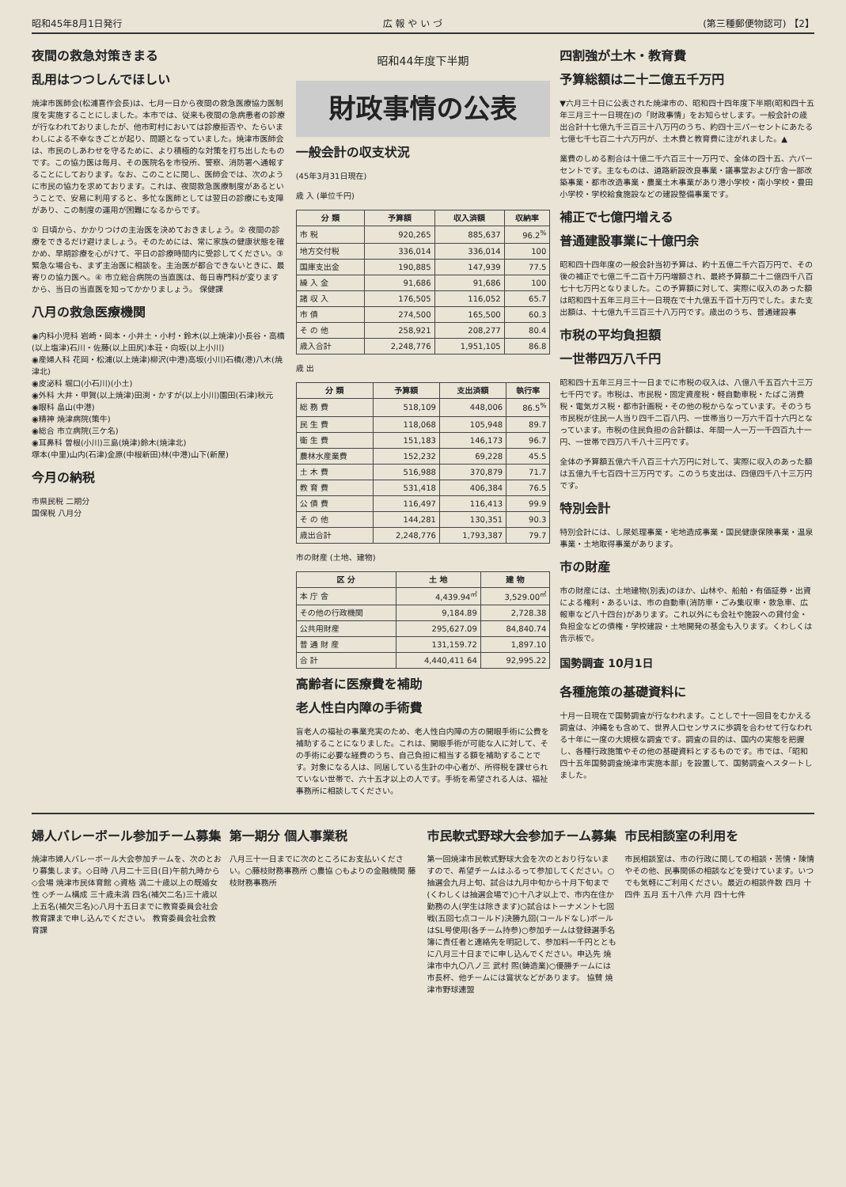昭和45年8月1日発行 広 報 や い づ (第三種郵便物認可) 【2】
夜間の救急対策きまる
乱用はつつしんでほしい
焼津市医師会(松浦喜作会長)は、七月一日から夜間の救急医療協力医制度を実施することにしました。本市では、従来も夜間の急病患者の診療が行なわれておりましたが、他市町村においては診療拒否や、たらいまわしによる不幸なきごとが起り、問題となっていました。焼津市医師会は、市民のしあわせを守るために、より積極的な対策を打ち出したものです。この協力医は毎月、その医院名を市役所、警察、消防署へ通報することにしております。なお、このことに関し、医師会では、次のように市民の協力を求めております。これは、夜間救急医療制度があるということで、安易に利用すると、多忙な医師としては翌日の診療にも支障があり、この制度の運用が困難になるからです。
① 日頃から、かかりつけの主治医を決めておきましょう。② 夜間の診療をできるだけ避けましょう。そのためには、常に家族の健康状態を確かめ、早期診療を心がけて、平日の診療時間内に受診してください。③ 緊急な場合も、まず主治医に相談を。主治医が都合できないときに、最寄りの協力医へ。④ 市立総合病院の当直医は、毎日専門科が変りますから、当日の当直医を知ってかかりましょう。 保健課
八月の救急医療機関
◉内科小児科 岩崎・岡本・小井土・小村・鈴木(以上焼津)小長谷・高橋(以上塩津)石川・佐藤(以上田尻)本荘・向坂(以上小川)
◉産婦人科 花岡・松浦(以上焼津)柳沢(中港)高坂(小川)石橋(港)八木(焼津北)
◉皮泌科 堀口(小石川)(小土)
◉外科 大井・甲賀(以上焼津)田渕・かすが(以上小川)園田(石津)秋元
◉眼科 畠山(中港)
◉精神 焼津病院(策牛)
◉総合 市立病院(三ケ名)
◉耳鼻科 曽根(小川)三島(焼津)鈴木(焼津北)
塚本(中里)山内(石津)金原(中根新田)林(中港)山下(新屋)
今月の納税
市県民税 二期分
国保税 八月分
昭和44年度下半期
財政事情の公表
一般会計の収支状況
(45年3月31日現在)
歳 入 (単位千円)
| 分 類 | 予算額 | 収入済額 | 収納率 |
| --- | --- | --- | --- |
| 市 税 | 920,265 | 885,637 | 96.2<sup>%</sup> |
| 地方交付税 | 336,014 | 336,014 | 100 |
| 国庫支出金 | 190,885 | 147,939 | 77.5 |
| 繰 入 金 | 91,686 | 91,686 | 100 |
| 諸 収 入 | 176,505 | 116,052 | 65.7 |
| 市 債 | 274,500 | 165,500 | 60.3 |
| そ の 他 | 258,921 | 208,277 | 80.4 |
| 歳入合計 | 2,248,776 | 1,951,105 | 86.8 |
歳 出
| 分 類 | 予算額 | 支出済額 | 執行率 |
| --- | --- | --- | --- |
| 総 務 費 | 518,109 | 448,006 | 86.5<sup>%</sup> |
| 民 生 費 | 118,068 | 105,948 | 89.7 |
| 衛 生 費 | 151,183 | 146,173 | 96.7 |
| 農林水産業費 | 152,232 | 69,228 | 45.5 |
| 土 木 費 | 516,988 | 370,879 | 71.7 |
| 教 育 費 | 531,418 | 406,384 | 76.5 |
| 公 債 費 | 116,497 | 116,413 | 99.9 |
| そ の 他 | 144,281 | 130,351 | 90.3 |
| 歳出合計 | 2,248,776 | 1,793,387 | 79.7 |
市の財産 (土地、建物)
| 区 分 | 土 地 | 建 物 |
| --- | --- | --- |
| 本 庁 舎 | 4,439.94<sup>㎡</sup> | 3,529.00<sup>㎡</sup> |
| その他の行政機関 | 9,184.89 | 2,728.38 |
| 公共用財産 | 295,627.09 | 84,840.74 |
| 普 通 財 産 | 131,159.72 | 1,897.10 |
| 合 計 | 4,440,411 64 | 92,995.22 |
高齢者に医療費を補助
老人性白内障の手術費
盲老人の福祉の事業充実のため、老人性白内障の方の開眼手術に公費を補助することになりました。これは、開眼手術が可能な人に対して、その手術に必要な経費のうち、自己負担に相当する額を補助することです。対象になる人は、同居している生計の中心者が、所得税を課せられていない世帯で、六十五才以上の人です。手術を希望される人は、福祉事務所に相談してください。
四割強が土木・教育費
予算総額は二十二億五千万円
▼六月三十日に公表された焼津市の、昭和四十四年度下半期(昭和四十五年三月三十一日現在)の「財政事情」をお知らせします。一般会計の歳出合計十七億九千三百三十八万円のうち、約四十三パーセントにあたる七億七千七百二十六万円が、土木費と教育費に注がれました。▲
業費のしめる割合は十億二千六百三十一万円で、全体の四十五、六パーセントです。主なものは、道路新設改良事業・議事堂および庁舎一部改築事業・都市改造事業・農業土木事業があり港小学校・南小学校・豊田小学校・学校給食施設などの建設整備事業です。
補正で七億円増える
普通建設事業に十億円余
昭和四十四年度の一般会計当初予算は、約十五億二千六百万円で、その後の補正で七億二千二百十万円増額され、最終予算額二十二億四千八百七十七万円となりました。この予算額に対して、実際に収入のあった額は昭和四十五年三月三十一日現在で十九億五千百十万円でした。また支出額は、十七億九千三百三十八万円です。歳出のうち、普通建設事
市税の平均負担額
一世帯四万八千円
昭和四十五年三月三十一日までに市税の収入は、八億八千五百六十三万七千円です。市税は、市民税・固定資産税・軽自動車税・たばこ消費税・電気ガス税・都市計画税・その他の税からなっています。そのうち市民税が住民一人当り四千二百八円、一世帯当り一万六千百十六円となっています。市税の住民負担の合計額は、年間一人一万一千四百九十一円、一世帯で四万八千八十三円です。
全体の予算額五億六千八百三十六万円に対して、実際に収入のあった額は五億九千七百四十三万円です。このうち支出は、四億四千八十三万円です。
特別会計
特別会計には、し尿処理事業・宅地造成事業・国民健康保険事業・温泉事業・土地取得事業があります。
市の財産
市の財産には、土地建物(別表)のほか、山林や、船舶・有価証券・出資による権利・あるいは、市の自動車(消防車・ごみ集収車・救急車、広報車など八十四台)があります。これ以外にも会社や施設への貸付金・負担金などの債権・学校建設・土地開発の基金も入ります。くわしくは告示板で。
国勢調査 10月1日
各種施策の基礎資料に
十月一日現在で国勢調査が行なわれます。ことしで十一回目をむかえる調査は、沖縄をも含めて、世界人口センサスに歩調を合わせて行なわれる十年に一度の大規模な調査です。調査の目的は、国内の実態を把握し、各種行政施策やその他の基礎資料とするものです。市では、「昭和四十五年国勢調査焼津市実施本部」を設置して、国勢調査へスタートしました。
婦人バレーボール参加チーム募集
焼津市婦人バレーボール大会参加チームを、次のとおり募集します。◇日時 八月二十三日(日)午前九時から ◇会場 焼津市民体育館 ◇資格 満二十歳以上の既婚女性 ◇チーム構成 三十歳未満 四名(補欠二名)三十歳以上五名(補欠三名)◇八月十五日までに教育委員会社会教育課まで申し込んでください。 教育委員会社会教育課
第一期分 個人事業税
八月三十一日までに次のところにお支払いください。○藤枝財務事務所 ○農協 ○もよりの金融機関 藤枝財務事務所
市民軟式野球大会参加チーム募集
第一回焼津市民軟式野球大会を次のとおり行ないますので、希望チームはふるって参加してください。○抽選会九月上旬、試合は九月中旬から十月下旬まで(くわしくは抽選会場で)○十八才以上で、市内在住か勤務の人(学生は除きます)○試合はトーナメント七回戦(五回七点コールド)決勝九回(コールドなし)ボールはSL号使用(各チーム持参)○参加チームは登録選手名簿に責任者と連絡先を明記して、参加料一千円とともに八月三十日までに申し込んでください。申込先 焼津市中九〇八ノ三 武村 煕(鋳造業)○優勝チームには市長杯、他チームには賞状などがあります。 協賛 焼津市野球連盟
市民相談室の利用を
市民相談室は、市の行政に関しての相談・苦情・陳情やその他、民事関係の相談などを受けています。いつでも気軽にご利用ください。最近の相談件数 四月 十四件 五月 五十八件 六月 四十七件